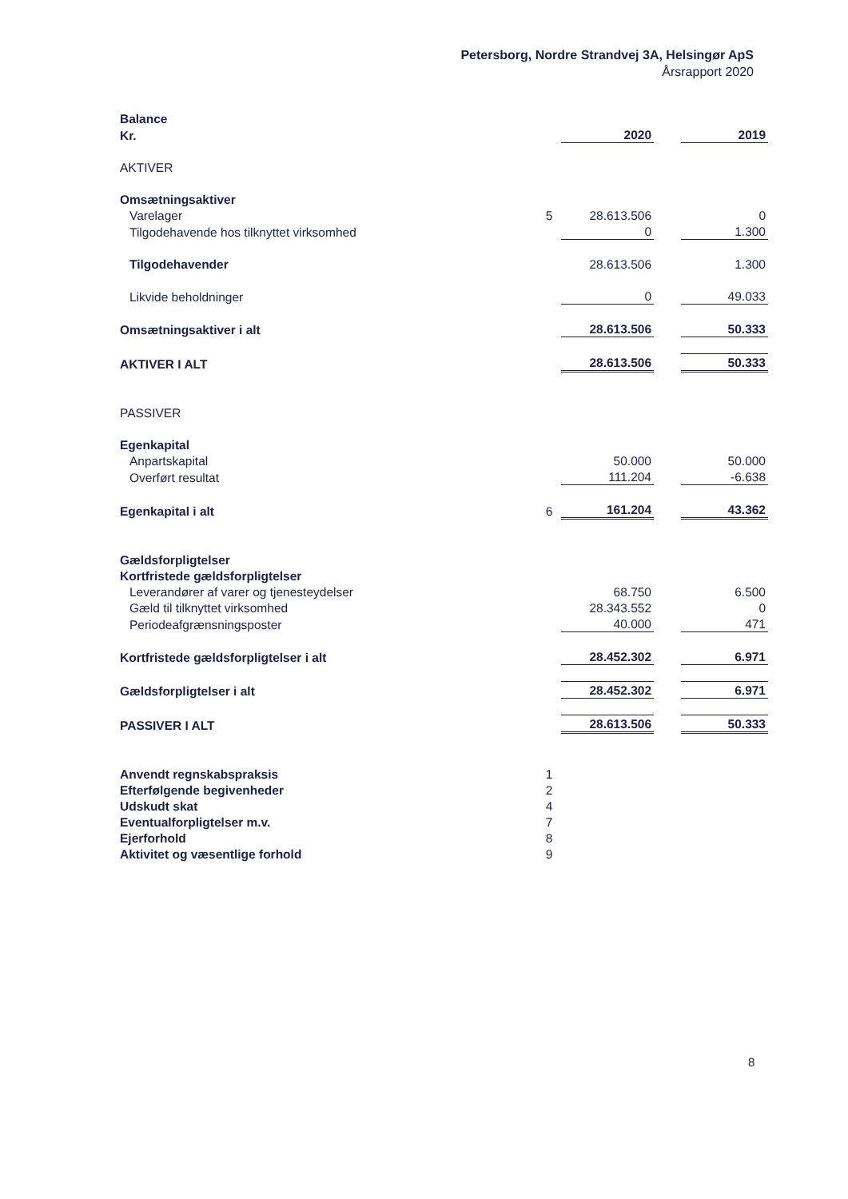Petersborg, Nordre Strandvej 3A, Helsingør ApS
Årsrapport 2020
| Balance | | | | |
| Kr. | | 2020 | | 2019 |
| AKTIVER | | | | |
| Omsætningsaktiver | | | | |
| Varelager | 5 | 28.613.506 | | 0 |
| Tilgodehavende hos tilknyttet virksomhed | | 0 | | 1.300 |
| Tilgodehavender | | 28.613.506 | | 1.300 |
| Likvide beholdninger | | 0 | | 49.033 |
| Omsætningsaktiver i alt | | 28.613.506 | | 50.333 |
| AKTIVER I ALT | | 28.613.506 | | 50.333 |
| PASSIVER | | | | |
| Egenkapital | | | | |
| Anpartskapital | | 50.000 | | 50.000 |
| Overført resultat | | 111.204 | | -6.638 |
| Egenkapital i alt | 6 | 161.204 | | 43.362 |
| Gældsforpligtelser | | | | |
| Kortfristede gældsforpligtelser | | | | |
| Leverandører af varer og tjenesteydelser | | 68.750 | | 6.500 |
| Gæld til tilknyttet virksomhed | | 28.343.552 | | 0 |
| Periodeafgrænsningsposter | | 40.000 | | 471 |
| Kortfristede gældsforpligtelser i alt | | 28.452.302 | | 6.971 |
| Gældsforpligtelser i alt | | 28.452.302 | | 6.971 |
| PASSIVER I ALT | | 28.613.506 | | 50.333 |
| Anvendt regnskabspraksis | 1 | | | |
| Efterfølgende begivenheder | 2 | | | |
| Udskudt skat | 4 | | | |
| Eventualforpligtelser m.v. | 7 | | | |
| Ejerforhold | 8 | | | |
| Aktivitet og væsentlige forhold | 9 | | | |
8